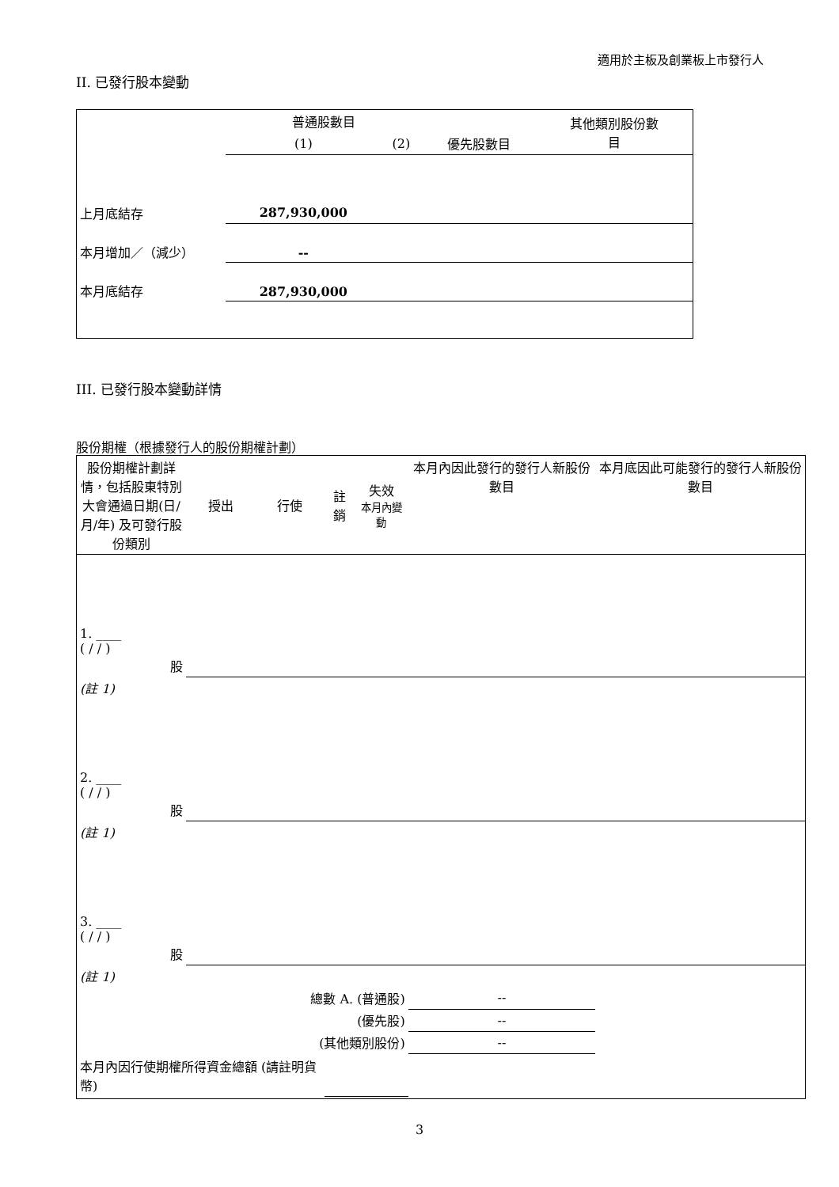適用於主板及創業板上市發行人
II. 已發行股本變動
| | 普通股數目 | | | 其他類別股份數 目 |
| --- | --- | --- | --- | --- |
| | (1) | (2) | 優先股數目 | |
| 上月底結存 | 287,930,000 | | | |
| 本月增加／（減少） | -- | | | |
| 本月底結存 | 287,930,000 | | | |
III. 已發行股本變動詳情
股份期權（根據發行人的股份期權計劃）
| 股份期權計劃詳情，包括股東特別大會通過日期(日/月/年) 及可發行股份類別 | 授出 | 行使 | 註銷 | 失效 本月內變動 | 本月內因此發行的發行人新股份數目 | 本月底因此可能發行的發行人新股份數目 |
| --- | --- | --- | --- | --- | --- | --- |
| 1. ____ ( / / ) 股 | | | | | | |
| (註 1) | | | | | | |
| 2. ____ ( / / ) 股 | | | | | | |
| (註 1) | | | | | | |
| 3. ____ ( / / ) 股 | | | | | | |
| (註 1) | | | | | | |
| 總數 A. (普通股) | | | | | -- | |
| (優先股) | | | | | -- | |
| (其他類別股份) | | | | | -- | |
| 本月內因行使期權所得資金總額 (請註明貨幣) | | | | | | |
3